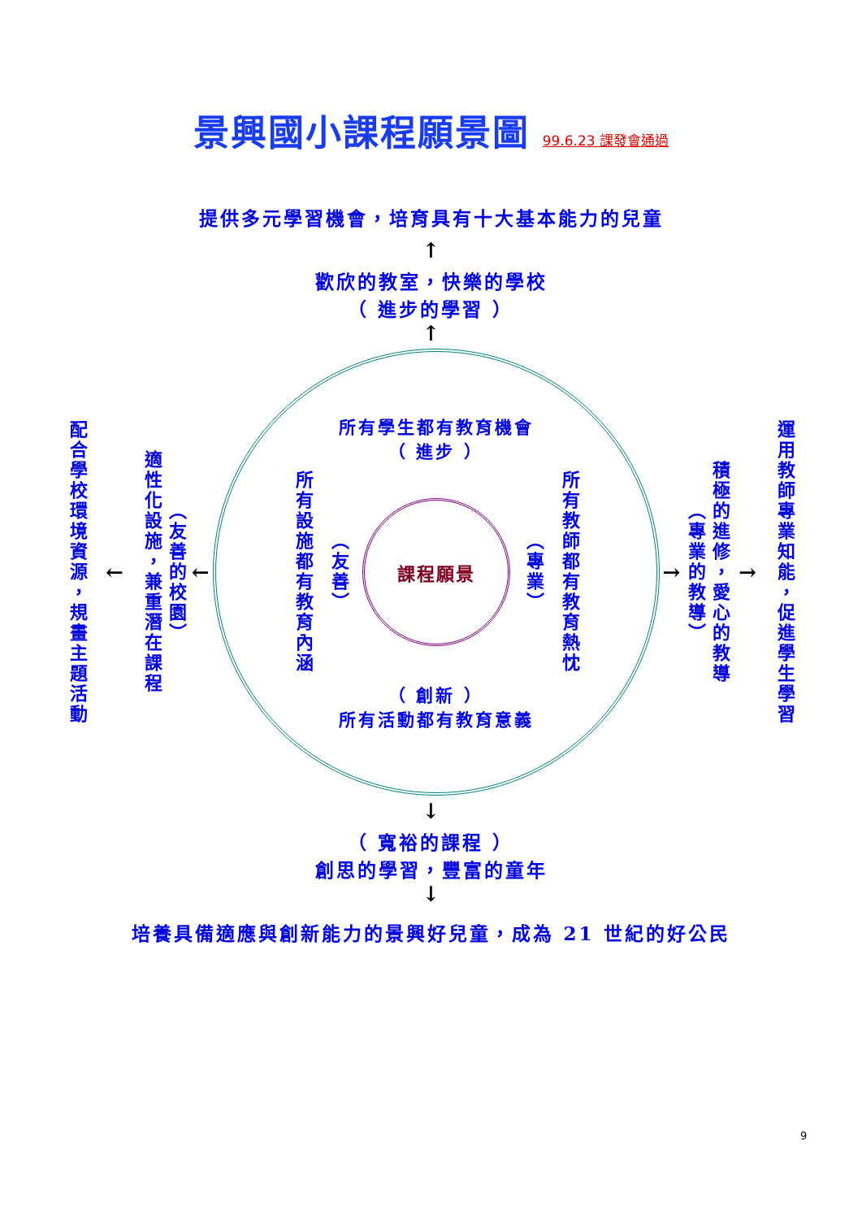景興國小課程願景圖 99.6.23 課發會通過
提供多元學習機會，培育具有十大基本能力的兒童
↑
歡欣的教室，快樂的學校
（ 進步的學習 ）
↑
配合學校環境資源，規畫主題活動
←
適性化設施，兼重潛在課程
（友善的校園）
←
所有學生都有教育機會
（ 進步 ）
所有設施都有教育內涵
（友善）
課程願景
（專業）
所有教師都有教育熱忱
（ 創新 ）
所有活動都有教育意義
→
（專業的教導）
積極的進修，愛心的教導
→
運用教師專業知能，促進學生學習
↓
（ 寬裕的課程 ）
創思的學習，豐富的童年
↓
培養具備適應與創新能力的景興好兒童，成為 21 世紀的好公民
9